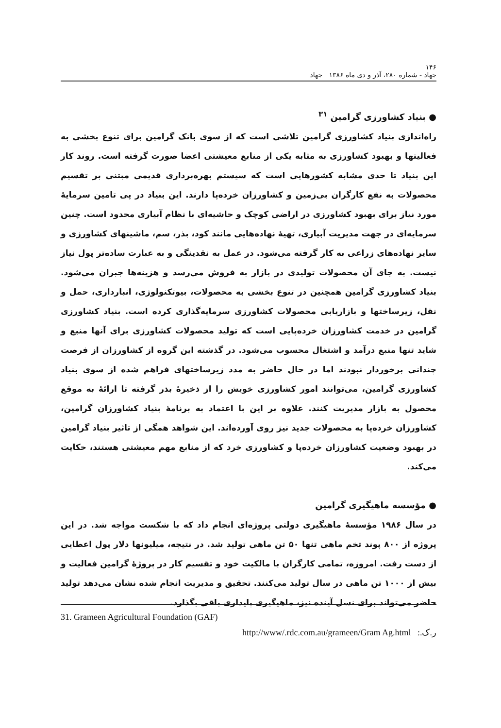۱۴۶
جهاد - شماره ۲۸۰، آذر و دی ماه ۱۳۸۶ جهاد
● بنیاد کشاورزی گرامین <sup>۳۱</sup>
راه‌اندازی بنیاد کشاورزی گرامین تلاشی است که از سوی بانک گرامین برای تنوع بخشی به فعالیتها و بهبود کشاورزی به مثابه یکی از منابع معیشتی اعضا صورت گرفته است. روند کار این بنیاد تا حدی مشابه کشورهایی است که سیستم بهره‌برداری قدیمی مبتنی بر تقسیم محصولات به نفع کارگران بی‌زمین و کشاورزان خرده‌پا دارند. این بنیاد در پی تامین سرمایهٔ مورد نیاز برای بهبود کشاورزی در اراضی کوچک و حاشیه‌ای با نظام آبیاری محدود است. چنین سرمایه‌ای در جهت مدیریت آبیاری، تهیهٔ نهاده‌هایی مانند کود، بذر، سم، ماشینهای کشاورزی و سایر نهاده‌های زراعی به کار گرفته می‌شود. در عمل به نقدینگی و به عبارت ساده‌تر پول نیاز نیست. به جای آن محصولات تولیدی در بازار به فروش می‌رسد و هزینه‌ها جبران می‌شود. بنیاد کشاورزی گرامین همچنین در تنوع بخشی به محصولات، بیوتکنولوژی، انبارداری، حمل و نقل، زیرساختها و بازاریابی محصولات کشاورزی سرمایه‌گذاری کرده است. بنیاد کشاورزی گرامین در خدمت کشاورزان خرده‌پایی است که تولید محصولات کشاورزی برای آنها منبع و شاید تنها منبع درآمد و اشتغال محسوب می‌شود. در گذشته این گروه از کشاورزان از فرصت چندانی برخوردار نبودند اما در حال حاضر به مدد زیرساختهای فراهم شده از سوی بنیاد کشاورزی گرامین، می‌توانند امور کشاورزی خویش را از ذخیرهٔ بذر گرفته تا ارائهٔ به موقع محصول به بازار مدیریت کنند. علاوه بر این با اعتماد به برنامهٔ بنیاد کشاورزان گرامین، کشاورزان خرده‌پا به محصولات جدید نیز روی آورده‌اند. این شواهد همگی از تاثیر بنیاد گرامین در بهبود وضعیت کشاورزان خرده‌پا و کشاورزی خرد که از منابع مهم معیشتی هستند، حکایت می‌کند.
● مؤسسه ماهیگیری گرامین
در سال ۱۹۸۶ مؤسسهٔ ماهیگیری دولتی پروژه‌ای انجام داد که با شکست مواجه شد. در این پروژه از ۸۰۰ پوند تخم ماهی تنها ۵۰ تن ماهی تولید شد. در نتیجه، میلیونها دلار پول اعطایی از دست رفت. امروزه، تمامی کارگران با مالکیت خود و تقسیم کار در پروژهٔ گرامین فعالیت و بیش از ۱۰۰۰ تن ماهی در سال تولید می‌کنند. تحقیق و مدیریت انجام شده نشان می‌دهد تولید حاضر می‌تواند برای نسل آینده نیز، ماهیگیری پایداری باقی بگذارد.
31. Grameen Agricultural Foundation (GAF)
http://www/.rdc.com.au/grameen/Gram Ag.html ر.ک.: